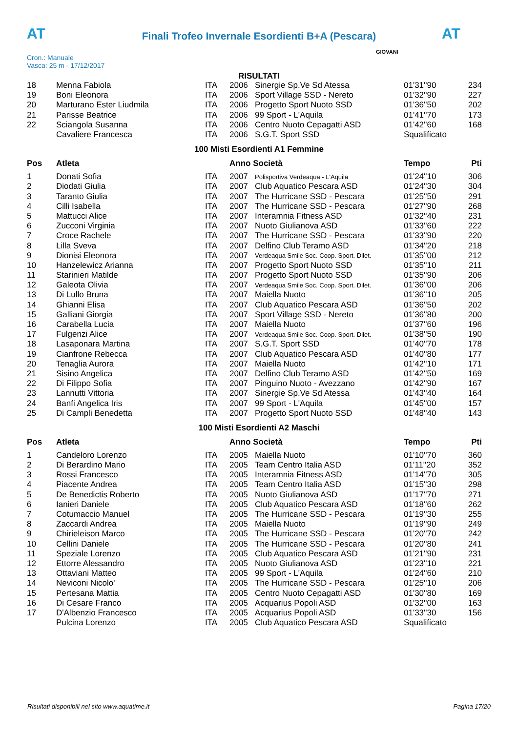AT
Finali Trofeo Invernale Esordienti B+A (Pescara)
AT
Cron.: Manuale
Vasca: 25 m - 17/12/2017
GIOVANI
RISULTATI
| 18 | Menna Fabiola | ITA | 2006 | Sinergie Sp.Ve Sd Atessa | 01'31''90 | 234 |
| 19 | Boni Eleonora | ITA | 2006 | Sport Village SSD - Nereto | 01'32''90 | 227 |
| 20 | Marturano Ester Liudmila | ITA | 2006 | Progetto Sport Nuoto SSD | 01'36''50 | 202 |
| 21 | Parisse Beatrice | ITA | 2006 | 99 Sport - L'Aquila | 01'41''70 | 173 |
| 22 | Sciangola Susanna | ITA | 2006 | Centro Nuoto Cepagatti ASD | 01'42''60 | 168 |
| | Cavaliere Francesca | ITA | 2006 | S.G.T. Sport SSD | Squalificato | |
100 Misti Esordienti A1 Femmine
| Pos | Atleta | | Anno Società | | Tempo | Pti |
| --- | --- | --- | --- | --- | --- | --- |
| 1 | Donati Sofia | ITA | 2007 | Polisportiva Verdeaqua - L'Aquila | 01'24''10 | 306 |
| 2 | Diodati Giulia | ITA | 2007 | Club Aquatico Pescara ASD | 01'24''30 | 304 |
| 3 | Taranto Giulia | ITA | 2007 | The Hurricane SSD - Pescara | 01'25''50 | 291 |
| 4 | Cilli Isabella | ITA | 2007 | The Hurricane SSD - Pescara | 01'27''90 | 268 |
| 5 | Mattucci Alice | ITA | 2007 | Interamnia Fitness ASD | 01'32''40 | 231 |
| 6 | Zucconi Virginia | ITA | 2007 | Nuoto Giulianova ASD | 01'33''60 | 222 |
| 7 | Croce Rachele | ITA | 2007 | The Hurricane SSD - Pescara | 01'33''90 | 220 |
| 8 | Lilla Sveva | ITA | 2007 | Delfino Club Teramo ASD | 01'34''20 | 218 |
| 9 | Dionisi Eleonora | ITA | 2007 | Verdeaqua Smile Soc. Coop. Sport. Dilet. | 01'35''00 | 212 |
| 10 | Hanzelewicz Arianna | ITA | 2007 | Progetto Sport Nuoto SSD | 01'35''10 | 211 |
| 11 | Starinieri Matilde | ITA | 2007 | Progetto Sport Nuoto SSD | 01'35''90 | 206 |
| 12 | Galeota Olivia | ITA | 2007 | Verdeaqua Smile Soc. Coop. Sport. Dilet. | 01'36''00 | 206 |
| 13 | Di Lullo Bruna | ITA | 2007 | Maiella Nuoto | 01'36''10 | 205 |
| 14 | Ghianni Elisa | ITA | 2007 | Club Aquatico Pescara ASD | 01'36''50 | 202 |
| 15 | Galliani Giorgia | ITA | 2007 | Sport Village SSD - Nereto | 01'36''80 | 200 |
| 16 | Carabella Lucia | ITA | 2007 | Maiella Nuoto | 01'37''60 | 196 |
| 17 | Fulgenzi Alice | ITA | 2007 | Verdeaqua Smile Soc. Coop. Sport. Dilet. | 01'38''50 | 190 |
| 18 | Lasaponara Martina | ITA | 2007 | S.G.T. Sport SSD | 01'40''70 | 178 |
| 19 | Cianfrone Rebecca | ITA | 2007 | Club Aquatico Pescara ASD | 01'40''80 | 177 |
| 20 | Tenaglia Aurora | ITA | 2007 | Maiella Nuoto | 01'42''10 | 171 |
| 21 | Sisino Angelica | ITA | 2007 | Delfino Club Teramo ASD | 01'42''50 | 169 |
| 22 | Di Filippo Sofia | ITA | 2007 | Pinguino Nuoto - Avezzano | 01'42''90 | 167 |
| 23 | Lannutti Vittoria | ITA | 2007 | Sinergie Sp.Ve Sd Atessa | 01'43''40 | 164 |
| 24 | Banfi Angelica Iris | ITA | 2007 | 99 Sport - L'Aquila | 01'45''00 | 157 |
| 25 | Di Campli Benedetta | ITA | 2007 | Progetto Sport Nuoto SSD | 01'48''40 | 143 |
100 Misti Esordienti A2 Maschi
| Pos | Atleta | | Anno Società | | Tempo | Pti |
| --- | --- | --- | --- | --- | --- | --- |
| 1 | Candeloro Lorenzo | ITA | 2005 | Maiella Nuoto | 01'10''70 | 360 |
| 2 | Di Berardino Mario | ITA | 2005 | Team Centro Italia ASD | 01'11''20 | 352 |
| 3 | Rossi Francesco | ITA | 2005 | Interamnia Fitness ASD | 01'14''70 | 305 |
| 4 | Piacente Andrea | ITA | 2005 | Team Centro Italia ASD | 01'15''30 | 298 |
| 5 | De Benedictis Roberto | ITA | 2005 | Nuoto Giulianova ASD | 01'17''70 | 271 |
| 6 | Ianieri Daniele | ITA | 2005 | Club Aquatico Pescara ASD | 01'18''60 | 262 |
| 7 | Cotumaccio Manuel | ITA | 2005 | The Hurricane SSD - Pescara | 01'19''30 | 255 |
| 8 | Zaccardi Andrea | ITA | 2005 | Maiella Nuoto | 01'19''90 | 249 |
| 9 | Chirieleison Marco | ITA | 2005 | The Hurricane SSD - Pescara | 01'20''70 | 242 |
| 10 | Cellini Daniele | ITA | 2005 | The Hurricane SSD - Pescara | 01'20''80 | 241 |
| 11 | Speziale Lorenzo | ITA | 2005 | Club Aquatico Pescara ASD | 01'21''90 | 231 |
| 12 | Ettorre Alessandro | ITA | 2005 | Nuoto Giulianova ASD | 01'23''10 | 221 |
| 13 | Ottaviani Matteo | ITA | 2005 | 99 Sport - L'Aquila | 01'24''60 | 210 |
| 14 | Neviconi Nicolo' | ITA | 2005 | The Hurricane SSD - Pescara | 01'25''10 | 206 |
| 15 | Pertesana Mattia | ITA | 2005 | Centro Nuoto Cepagatti ASD | 01'30''80 | 169 |
| 16 | Di Cesare Franco | ITA | 2005 | Acquarius Popoli ASD | 01'32''00 | 163 |
| 17 | D'Albenzio Francesco | ITA | 2005 | Acquarius Popoli ASD | 01'33''30 | 156 |
| | Pulcina Lorenzo | ITA | 2005 | Club Aquatico Pescara ASD | Squalificato | |
Risultati disponibili nel sito www.aquatime.it Pagina 17/20